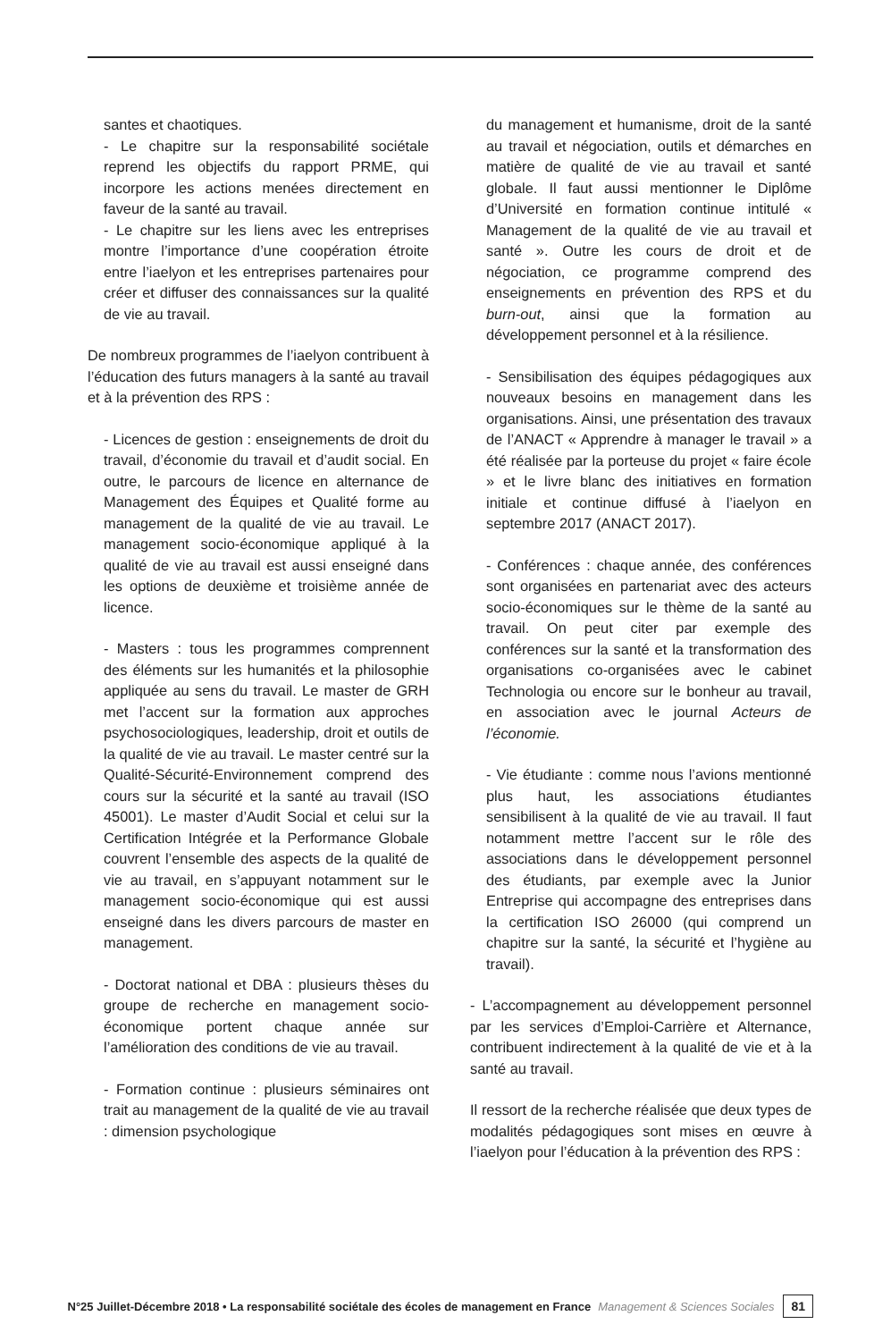santes et chaotiques.
- Le chapitre sur la responsabilité sociétale reprend les objectifs du rapport PRME, qui incorpore les actions menées directement en faveur de la santé au travail.
- Le chapitre sur les liens avec les entreprises montre l’importance d’une coopération étroite entre l’iaelyon et les entreprises partenaires pour créer et diffuser des connaissances sur la qualité de vie au travail.
De nombreux programmes de l’iaelyon contribuent à l’éducation des futurs managers à la santé au travail et à la prévention des RPS :
- Licences de gestion : enseignements de droit du travail, d’économie du travail et d’audit social. En outre, le parcours de licence en alternance de Management des Équipes et Qualité forme au management de la qualité de vie au travail. Le management socio-économique appliqué à la qualité de vie au travail est aussi enseigné dans les options de deuxième et troisième année de licence.
- Masters : tous les programmes comprennent des éléments sur les humanités et la philosophie appliquée au sens du travail. Le master de GRH met l’accent sur la formation aux approches psychosociologiques, leadership, droit et outils de la qualité de vie au travail. Le master centré sur la Qualité-Sécurité-Environnement comprend des cours sur la sécurité et la santé au travail (ISO 45001). Le master d’Audit Social et celui sur la Certification Intégrée et la Performance Globale couvrent l’ensemble des aspects de la qualité de vie au travail, en s’appuyant notamment sur le management socio-économique qui est aussi enseigné dans les divers parcours de master en management.
- Doctorat national et DBA : plusieurs thèses du groupe de recherche en management socio-économique portent chaque année sur l’amélioration des conditions de vie au travail.
- Formation continue : plusieurs séminaires ont trait au management de la qualité de vie au travail : dimension psychologique
du management et humanisme, droit de la santé au travail et négociation, outils et démarches en matière de qualité de vie au travail et santé globale. Il faut aussi mentionner le Diplôme d’Université en formation continue intitulé « Management de la qualité de vie au travail et santé ». Outre les cours de droit et de négociation, ce programme comprend des enseignements en prévention des RPS et du burn-out, ainsi que la formation au développement personnel et à la résilience.
- Sensibilisation des équipes pédagogiques aux nouveaux besoins en management dans les organisations. Ainsi, une présentation des travaux de l’ANACT « Apprendre à manager le travail » a été réalisée par la porteuse du projet « faire école » et le livre blanc des initiatives en formation initiale et continue diffusé à l’iaelyon en septembre 2017 (ANACT 2017).
- Conférences : chaque année, des conférences sont organisées en partenariat avec des acteurs socio-économiques sur le thème de la santé au travail. On peut citer par exemple des conférences sur la santé et la transformation des organisations co-organisées avec le cabinet Technologia ou encore sur le bonheur au travail, en association avec le journal Acteurs de l’économie.
- Vie étudiante : comme nous l’avions mentionné plus haut, les associations étudiantes sensibilisent à la qualité de vie au travail. Il faut notamment mettre l’accent sur le rôle des associations dans le développement personnel des étudiants, par exemple avec la Junior Entreprise qui accompagne des entreprises dans la certification ISO 26000 (qui comprend un chapitre sur la santé, la sécurité et l’hygiène au travail).
- L’accompagnement au développement personnel par les services d’Emploi-Carrière et Alternance, contribuent indirectement à la qualité de vie et à la santé au travail.
Il ressort de la recherche réalisée que deux types de modalités pédagogiques sont mises en œuvre à l’iaelyon pour l’éducation à la prévention des RPS :
N°25 Juillet-Décembre 2018 • La responsabilité sociétale des écoles de management en France Management & Sciences Sociales 81